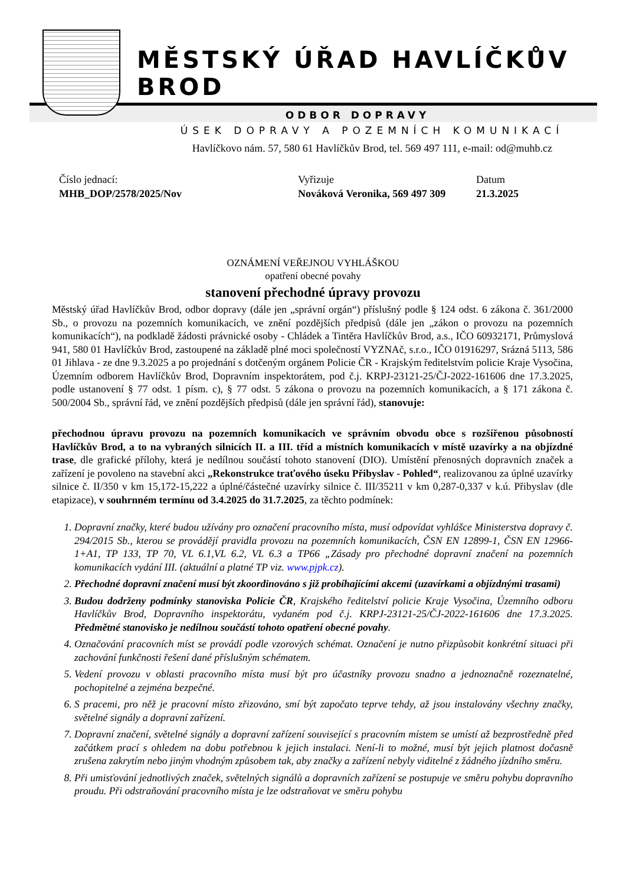MĚSTSKÝ ÚŘAD HAVLÍČKŮV BROD
ODBOR DOPRAVY
ÚSEK DOPRAVY A POZEMNÍCH KOMUNIKACÍ
Havlíčkovo nám. 57, 580 61 Havlíčkův Brod, tel. 569 497 111, e-mail: od@muhb.cz
Číslo jednací:
MHB_DOP/2578/2025/Nov
Vyřizuje
Nováková Veronika, 569 497 309
Datum
21.3.2025
OZNÁMENÍ VEŘEJNOU VYHLÁŠKOU
opatření obecné povahy
stanovení přechodné úpravy provozu
Městský úřad Havlíčkův Brod, odbor dopravy (dále jen „správní orgán“) příslušný podle § 124 odst. 6 zákona č. 361/2000 Sb., o provozu na pozemních komunikacích, ve znění pozdějších předpisů (dále jen „zákon o provozu na pozemních komunikacích“), na podkladě žádosti právnické osoby - Chládek a Tintěra Havlíčkův Brod, a.s., IČO 60932171, Průmyslová 941, 580 01 Havlíčkův Brod, zastoupené na základě plné moci společností VYZNAč, s.r.o., IČO 01916297, Srázná 5113, 586 01 Jihlava - ze dne 9.3.2025 a po projednání s dotčeným orgánem Policie ČR - Krajským ředitelstvím policie Kraje Vysočina, Územním odborem Havlíčkův Brod, Dopravním inspektorátem, pod č.j. KRPJ-23121-25/ČJ-2022-161606 dne 17.3.2025, podle ustanovení § 77 odst. 1 písm. c), § 77 odst. 5 zákona o provozu na pozemních komunikacích, a § 171 zákona č. 500/2004 Sb., správní řád, ve znění pozdějších předpisů (dále jen správní řád), stanovuje:
přechodnou úpravu provozu na pozemních komunikacích ve správním obvodu obce s rozšířenou působností Havlíčkův Brod, a to na vybraných silnicích II. a III. tříd a místních komunikacích v místě uzavírky a na objízdné trase, dle grafické přílohy, která je nedílnou součástí tohoto stanovení (DIO). Umístění přenosných dopravních značek a zařízení je povoleno na stavební akci „Rekonstrukce traťového úseku Přibyslav - Pohled“, realizovanou za úplné uzavírky silnice č. II/350 v km 15,172-15,222 a úplné/částečné uzavírky silnice č. III/35211 v km 0,287-0,337 v k.ú. Přibyslav (dle etapizace), v souhrnném termínu od 3.4.2025 do 31.7.2025, za těchto podmínek:
1. Dopravní značky, které budou užívány pro označení pracovního místa, musí odpovídat vyhlášce Ministerstva dopravy č. 294/2015 Sb., kterou se provádějí pravidla provozu na pozemních komunikacích, ČSN EN 12899-1, ČSN EN 12966-1+A1, TP 133, TP 70, VL 6.1,VL 6.2, VL 6.3 a TP66 „Zásady pro přechodné dopravní značení na pozemních komunikacích vydání III. (aktuální a platné TP viz. www.pjpk.cz).
2. Přechodné dopravní značení musí být zkoordinováno s již probíhajícími akcemi (uzavírkami a objízdnými trasami)
3. Budou dodrženy podmínky stanoviska Policie ČR, Krajského ředitelství policie Kraje Vysočina, Územního odboru Havlíčkův Brod, Dopravního inspektorátu, vydaném pod č.j. KRPJ-23121-25/ČJ-2022-161606 dne 17.3.2025. Předmětné stanovisko je nedílnou součástí tohoto opatření obecné povahy.
4. Označování pracovních míst se provádí podle vzorových schémat. Označení je nutno přizpůsobit konkrétní situaci při zachování funkčnosti řešení dané příslušným schématem.
5. Vedení provozu v oblasti pracovního místa musí být pro účastníky provozu snadno a jednoznačně rozeznatelné, pochopitelné a zejména bezpečné.
6. S pracemi, pro něž je pracovní místo zřizováno, smí být započato teprve tehdy, až jsou instalovány všechny značky, světelné signály a dopravní zařízení.
7. Dopravní značení, světelné signály a dopravní zařízení související s pracovním místem se umístí až bezprostředně před začátkem prací s ohledem na dobu potřebnou k jejich instalaci. Není-li to možné, musí být jejich platnost dočasně zrušena zakrytím nebo jiným vhodným způsobem tak, aby značky a zařízení nebyly viditelné z žádného jízdního směru.
8. Při umisťování jednotlivých značek, světelných signálů a dopravních zařízení se postupuje ve směru pohybu dopravního proudu. Při odstraňování pracovního místa je lze odstraňovat ve směru pohybu